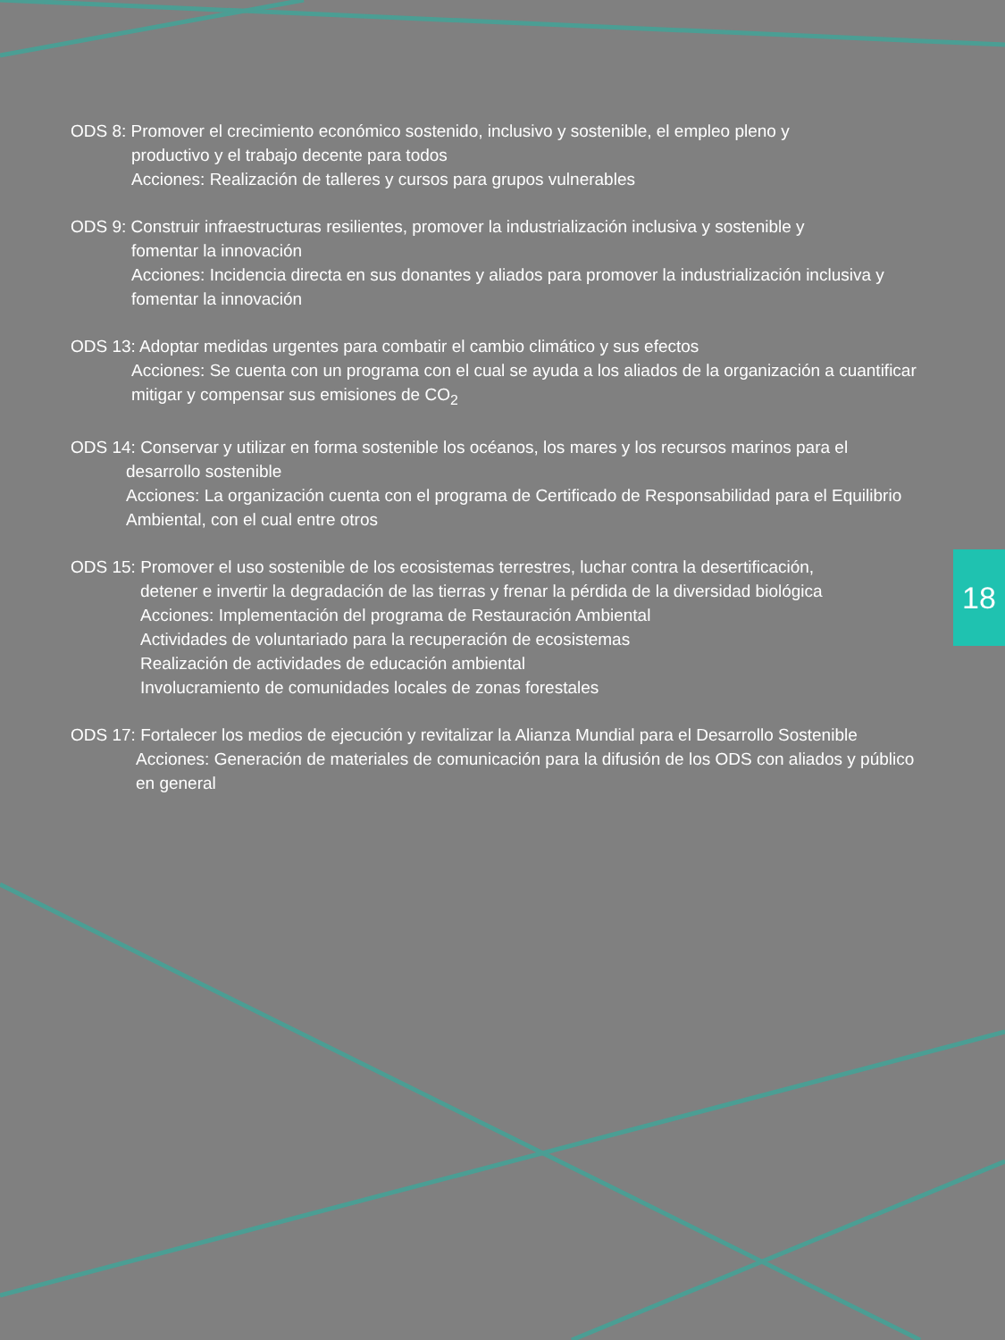ODS 8: Promover el crecimiento económico sostenido, inclusivo y sostenible, el empleo pleno y
productivo y el trabajo decente para todos
Acciones: Realización de talleres y cursos para grupos vulnerables
ODS 9: Construir infraestructuras resilientes, promover la industrialización inclusiva y sostenible y
fomentar la innovación
Acciones: Incidencia directa en sus donantes y aliados para promover la industrialización inclusiva y fomentar la innovación
ODS 13: Adoptar medidas urgentes para combatir el cambio climático y sus efectos
Acciones: Se cuenta con un programa con el cual se ayuda a los aliados de la organización a cuantificar mitigar y compensar sus emisiones de CO<sub>2</sub>
ODS 14: Conservar y utilizar en forma sostenible los océanos, los mares y los recursos marinos para el
desarrollo sostenible
Acciones: La organización cuenta con el programa de Certificado de Responsabilidad para el Equilibrio Ambiental, con el cual entre otros
ODS 15: Promover el uso sostenible de los ecosistemas terrestres, luchar contra la desertificación,
detener e invertir la degradación de las tierras y frenar la pérdida de la diversidad biológica
Acciones: Implementación del programa de Restauración Ambiental
Actividades de voluntariado para la recuperación de ecosistemas
Realización de actividades de educación ambiental
Involucramiento de comunidades locales de zonas forestales
ODS 17: Fortalecer los medios de ejecución y revitalizar la Alianza Mundial para el Desarrollo Sostenible
Acciones: Generación de materiales de comunicación para la difusión de los ODS con aliados y público en general
18